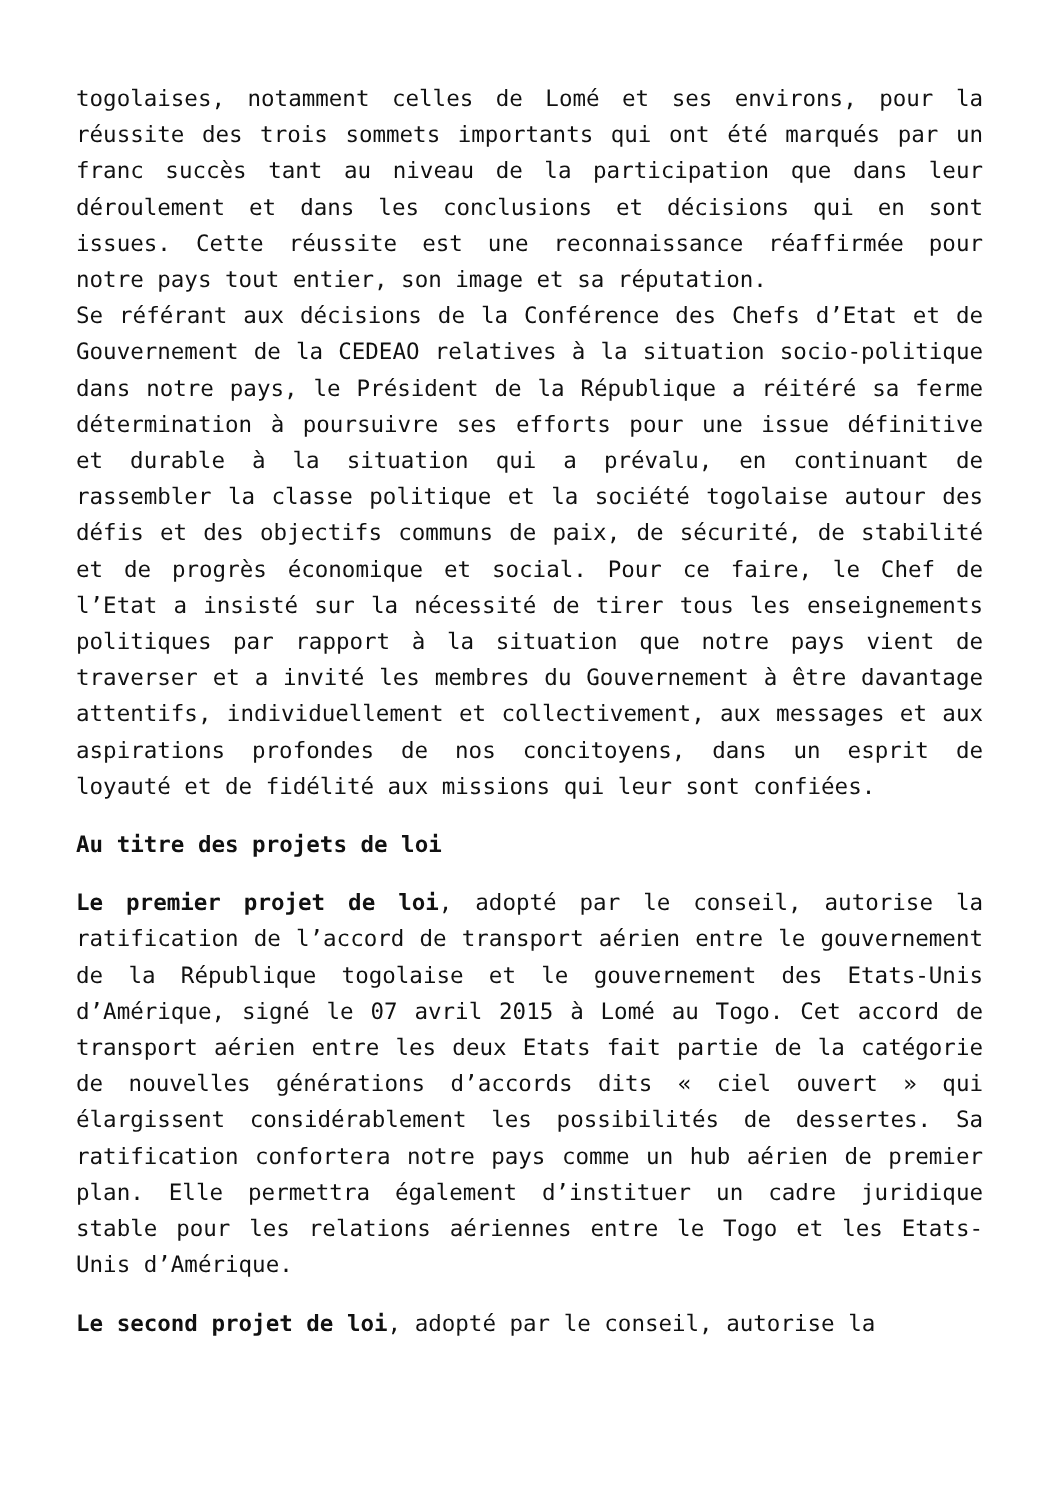togolaises, notamment celles de Lomé et ses environs, pour la réussite des trois sommets importants qui ont été marqués par un franc succès tant au niveau de la participation que dans leur déroulement et dans les conclusions et décisions qui en sont issues. Cette réussite est une reconnaissance réaffirmée pour notre pays tout entier, son image et sa réputation.
Se référant aux décisions de la Conférence des Chefs d’Etat et de Gouvernement de la CEDEAO relatives à la situation socio-politique dans notre pays, le Président de la République a réitéré sa ferme détermination à poursuivre ses efforts pour une issue définitive et durable à la situation qui a prévalu, en continuant de rassembler la classe politique et la société togolaise autour des défis et des objectifs communs de paix, de sécurité, de stabilité et de progrès économique et social. Pour ce faire, le Chef de l’Etat a insisté sur la nécessité de tirer tous les enseignements politiques par rapport à la situation que notre pays vient de traverser et a invité les membres du Gouvernement à être davantage attentifs, individuellement et collectivement, aux messages et aux aspirations profondes de nos concitoyens, dans un esprit de loyauté et de fidélité aux missions qui leur sont confiées.
Au titre des projets de loi
Le premier projet de loi, adopté par le conseil, autorise la ratification de l’accord de transport aérien entre le gouvernement de la République togolaise et le gouvernement des Etats-Unis d’Amérique, signé le 07 avril 2015 à Lomé au Togo. Cet accord de transport aérien entre les deux Etats fait partie de la catégorie de nouvelles générations d’accords dits « ciel ouvert » qui élargissent considérablement les possibilités de dessertes. Sa ratification confortera notre pays comme un hub aérien de premier plan. Elle permettra également d’instituer un cadre juridique stable pour les relations aériennes entre le Togo et les Etats-Unis d’Amérique.
Le second projet de loi, adopté par le conseil, autorise la